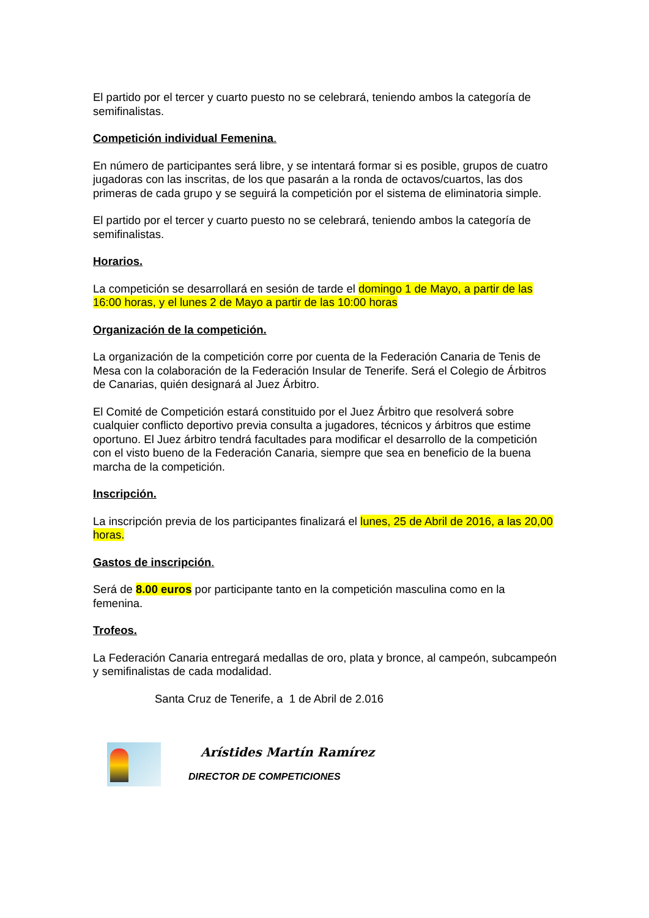El partido por el tercer y cuarto puesto no se celebrará, teniendo ambos la categoría de semifinalistas.
Competición individual Femenina.
En número de participantes será libre, y se intentará formar si es posible, grupos de cuatro jugadoras con las inscritas, de los que pasarán a la ronda de octavos/cuartos, las dos primeras de cada grupo y se seguirá la competición por el sistema de eliminatoria simple.
El partido por el tercer y cuarto puesto no se celebrará, teniendo ambos la categoría de semifinalistas.
Horarios.
La competición se desarrollará en sesión de tarde el domingo 1 de Mayo, a partir de las 16:00 horas, y el lunes 2 de Mayo a partir de las 10:00 horas
Organización de la competición.
La organización de la competición corre por cuenta de la Federación Canaria de Tenis de Mesa con la colaboración de la Federación Insular de Tenerife. Será el Colegio de Árbitros de Canarias, quién designará al Juez Árbitro.
El Comité de Competición estará constituido por el Juez Árbitro que resolverá sobre cualquier conflicto deportivo previa consulta a jugadores, técnicos y árbitros que estime oportuno. El Juez árbitro tendrá facultades para modificar el desarrollo de la competición con el visto bueno de la Federación Canaria, siempre que sea en beneficio de la buena marcha de la competición.
Inscripción.
La inscripción previa de los participantes finalizará el lunes, 25 de Abril de 2016, a las 20,00 horas.
Gastos de inscripción.
Será de 8.00 euros por participante tanto en la competición masculina como en la femenina.
Trofeos.
La Federación Canaria entregará medallas de oro, plata y bronce, al campeón, subcampeón y semifinalistas de cada modalidad.
Santa Cruz de Tenerife, a 1 de Abril de 2.016
Arístides Martín Ramírez
DIRECTOR DE COMPETICIONES